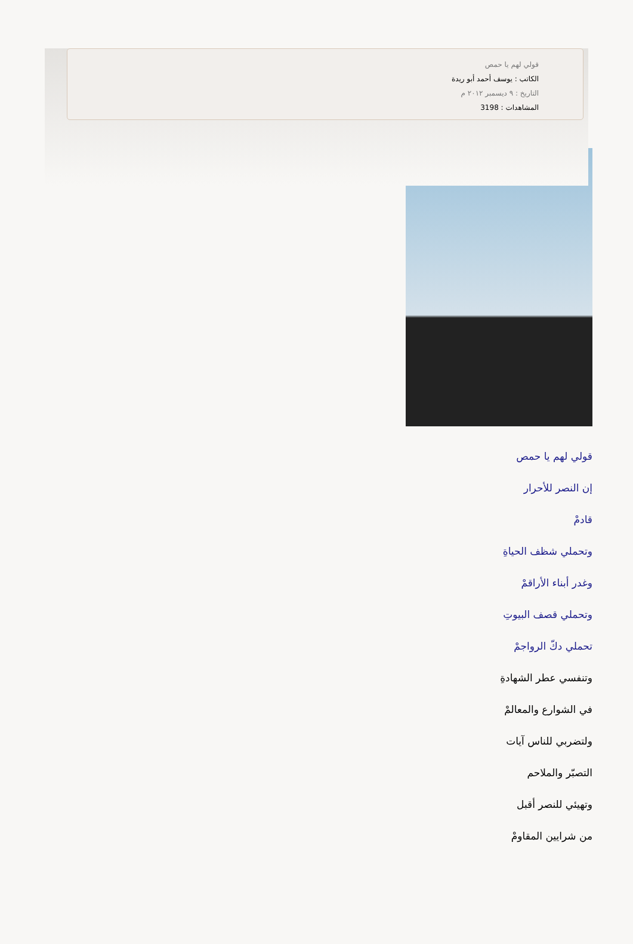قولي لهم يا حمص
الكاتب : يوسف أحمد أبو ريدة
التاريخ : ٩ ديسمبر ٢٠١٢ م
المشاهدات : 3198
قولي لهم يا حمص
إن النصر للأحرار
قادمْ
وتحملي شظف الحياةِ
وغدر أبناء الأراقمْ
وتحملي قصف البيوتِ
تحملي دكّ الرواجمْ
وتنفسي عطر الشهادةِ
في الشوارع والمعالمْ
ولتضربي للناس آيات
التصبّر والملاحم
وتهيئي للنصر أقبل
من شرايين المقاومْ